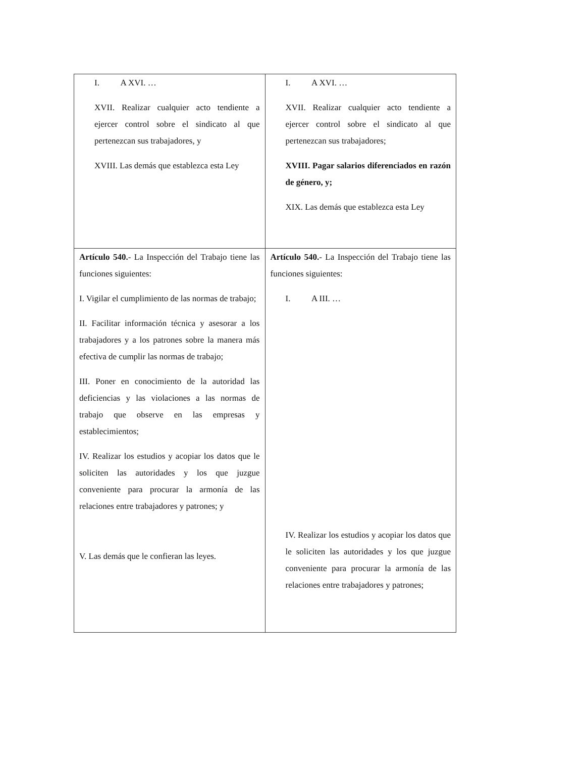| I. A XVI. … XVII. Realizar cualquier acto tendiente a ejercer control sobre el sindicato al que pertenezcan sus trabajadores, y XVIII. Las demás que establezca esta Ley | I. A XVI. … XVII. Realizar cualquier acto tendiente a ejercer control sobre el sindicato al que pertenezcan sus trabajadores; XVIII. Pagar salarios diferenciados en razón de género, y; XIX. Las demás que establezca esta Ley |
| Artículo 540. - La Inspección del Trabajo tiene las funciones siguientes: I. Vigilar el cumplimiento de las normas de trabajo; II. Facilitar información técnica y asesorar a los trabajadores y a los patrones sobre la manera más efectiva de cumplir las normas de trabajo; III. Poner en conocimiento de la autoridad las deficiencias y las violaciones a las normas de trabajo que observe en las empresas y establecimientos; IV. Realizar los estudios y acopiar los datos que le soliciten las autoridades y los que juzgue conveniente para procurar la armonía de las relaciones entre trabajadores y patrones; y V. Las demás que le confieran las leyes. | Artículo 540. - La Inspección del Trabajo tiene las funciones siguientes: I. A III. … IV. Realizar los estudios y acopiar los datos que le soliciten las autoridades y los que juzgue conveniente para procurar la armonía de las relaciones entre trabajadores y patrones; |